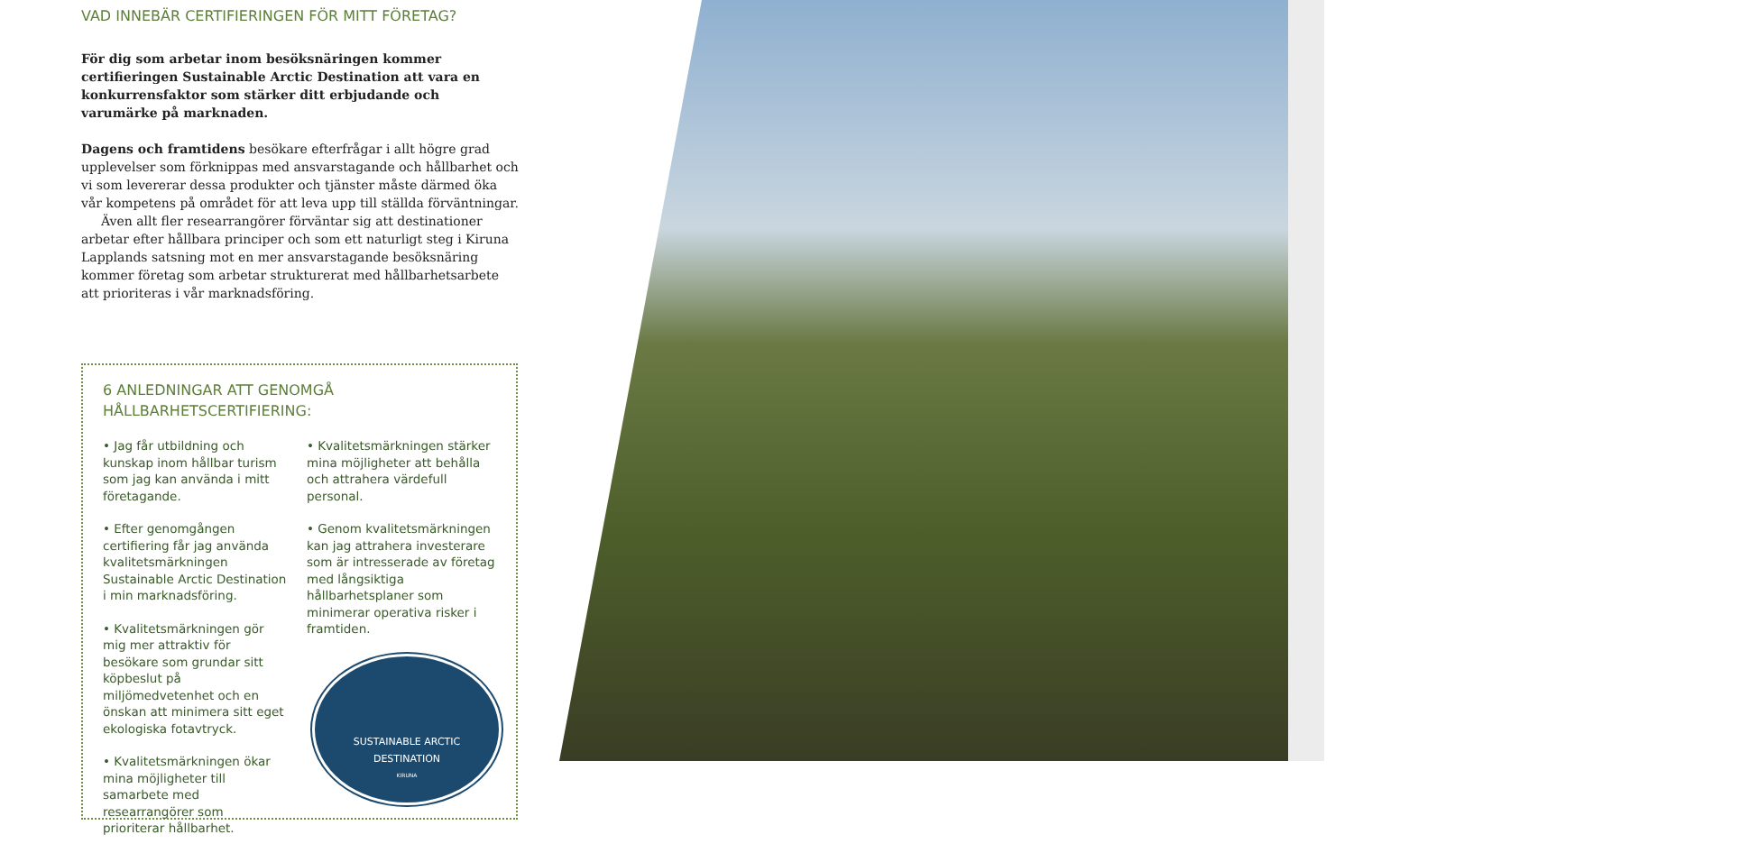VAD INNEBÄR CERTIFIERINGEN FÖR MITT FÖRETAG?
För dig som arbetar inom besöksnäringen kommer certifieringen Sustainable Arctic Destination att vara en konkurrensfaktor som stärker ditt erbjudande och varumärke på marknaden.
Dagens och framtidens besökare efterfrågar i allt högre grad upplevelser som förknippas med ansvarstagande och hållbarhet och vi som levererar dessa produkter och tjänster måste därmed öka vår kompetens på området för att leva upp till ställda förväntningar.
Även allt fler researrangörer förväntar sig att destinationer arbetar efter hållbara principer och som ett naturligt steg i Kiruna Lapplands satsning mot en mer ansvarstagande besöksnäring kommer företag som arbetar strukturerat med hållbarhetsarbete att prioriteras i vår marknadsföring.
6 ANLEDNINGAR ATT GENOMGÅ HÅLLBARHETSCERTIFIERING:
• Jag får utbildning och kunskap inom hållbar turism som jag kan använda i mitt företagande.
• Efter genomgången certifiering får jag använda kvalitetsmärkningen Sustainable Arctic Destination i min marknadsföring.
• Kvalitetsmärkningen gör mig mer attraktiv för besökare som grundar sitt köpbeslut på miljömedvetenhet och en önskan att minimera sitt eget ekologiska fotavtryck.
• Kvalitetsmärkningen ökar mina möjligheter till samarbete med researrangörer som prioriterar hållbarhet.
• Kvalitetsmärkningen stärker mina möjligheter att behålla och attrahera värdefull personal.
• Genom kvalitetsmärkningen kan jag attrahera investerare som är intresserade av företag med långsiktiga hållbarhetsplaner som minimerar operativa risker i framtiden.
SUSTAINABLE ARCTIC
DESTINATION
KIRUNA